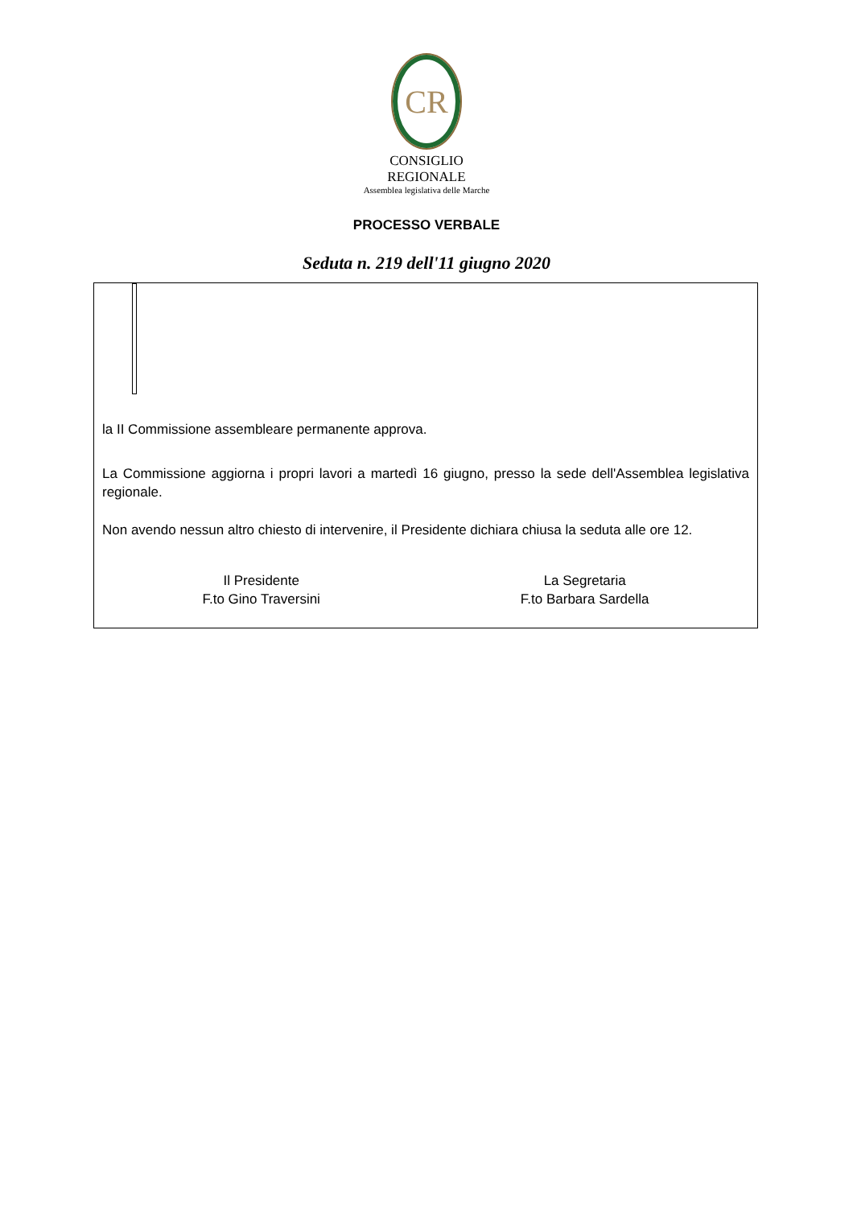CR
CONSIGLIO REGIONALE
Assemblea legislativa delle Marche
PROCESSO VERBALE
Seduta n. 219 dell'11 giugno 2020
la II Commissione assembleare permanente approva.
La Commissione aggiorna i propri lavori a martedì 16 giugno, presso la sede dell'Assemblea legislativa regionale.
Non avendo nessun altro chiesto di intervenire, il Presidente dichiara chiusa la seduta alle ore 12.
Il Presidente
F.to Gino Traversini
La Segretaria
F.to Barbara Sardella